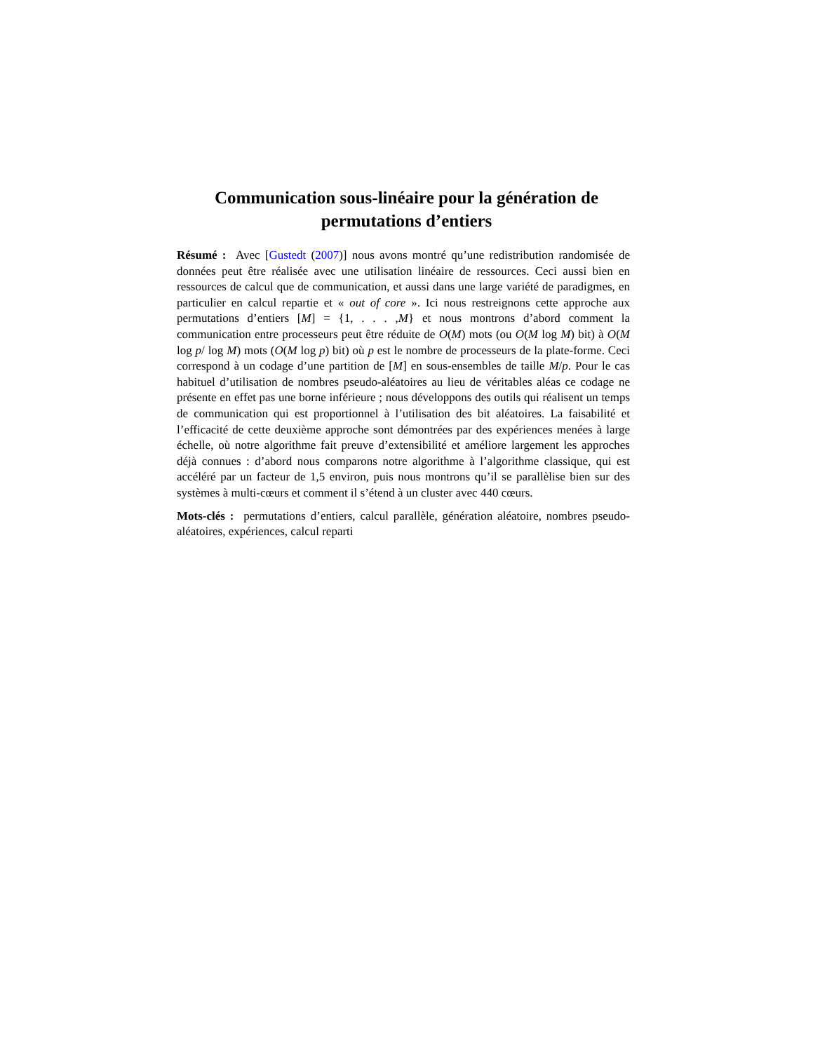Communication sous-linéaire pour la génération de permutations d’entiers
Résumé : Avec [Gustedt (2007)] nous avons montré qu’une redistribution randomisée de données peut être réalisée avec une utilisation linéaire de ressources. Ceci aussi bien en ressources de calcul que de communication, et aussi dans une large variété de paradigmes, en particulier en calcul repartie et « out of core ». Ici nous restreignons cette approche aux permutations d’entiers [M] = {1, . . . ,M} et nous montrons d’abord comment la communication entre processeurs peut être réduite de O(M) mots (ou O(M log M) bit) à O(M log p/ log M) mots (O(M log p) bit) où p est le nombre de processeurs de la plate-forme. Ceci correspond à un codage d’une partition de [M] en sous-ensembles de taille M/p. Pour le cas habituel d’utilisation de nombres pseudo-aléatoires au lieu de véritables aléas ce codage ne présente en effet pas une borne inférieure ; nous développons des outils qui réalisent un temps de communication qui est proportionnel à l’utilisation des bit aléatoires. La faisabilité et l’efficacité de cette deuxième approche sont démontrées par des expériences menées à large échelle, où notre algorithme fait preuve d’extensibilité et améliore largement les approches déjà connues : d’abord nous comparons notre algorithme à l’algorithme classique, qui est accéléré par un facteur de 1,5 environ, puis nous montrons qu’il se parallèlise bien sur des systèmes à multi-cœurs et comment il s’étend à un cluster avec 440 cœurs.
Mots-clés : permutations d’entiers, calcul parallèle, génération aléatoire, nombres pseudo-aléatoires, expériences, calcul reparti